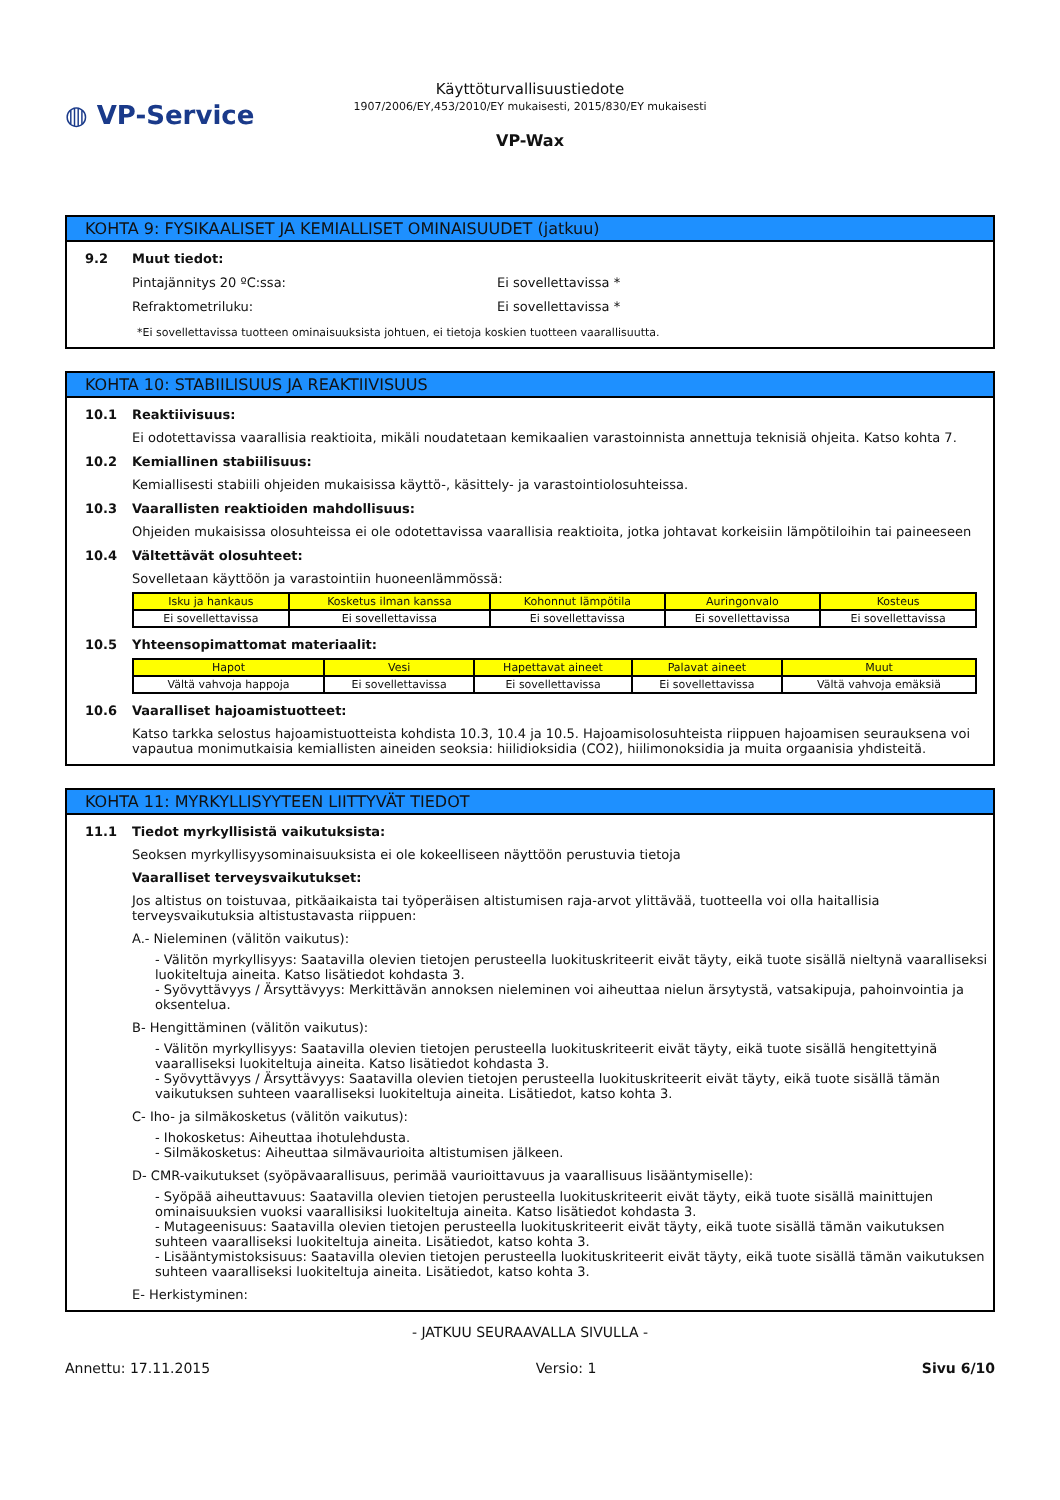◍ VP-Service
Käyttöturvallisuustiedote
1907/2006/EY,453/2010/EY mukaisesti, 2015/830/EY mukaisesti
VP-Wax
KOHTA 9: FYSIKAALISET JA KEMIALLISET OMINAISUUDET (jatkuu)
9.2 Muut tiedot:
Pintajännitys 20 ºC:ssa: Ei sovellettavissa *
Refraktometriluku: Ei sovellettavissa *
*Ei sovellettavissa tuotteen ominaisuuksista johtuen, ei tietoja koskien tuotteen vaarallisuutta.
KOHTA 10: STABIILISUUS JA REAKTIIVISUUS
10.1 Reaktiivisuus:
Ei odotettavissa vaarallisia reaktioita, mikäli noudatetaan kemikaalien varastoinnista annettuja teknisiä ohjeita. Katso kohta 7.
10.2 Kemiallinen stabiilisuus:
Kemiallisesti stabiili ohjeiden mukaisissa käyttö-, käsittely- ja varastointiolosuhteissa.
10.3 Vaarallisten reaktioiden mahdollisuus:
Ohjeiden mukaisissa olosuhteissa ei ole odotettavissa vaarallisia reaktioita, jotka johtavat korkeisiin lämpötiloihin tai paineeseen
10.4 Vältettävät olosuhteet:
Sovelletaan käyttöön ja varastointiin huoneenlämmössä:
| Isku ja hankaus | Kosketus ilman kanssa | Kohonnut lämpötila | Auringonvalo | Kosteus |
| Ei sovellettavissa | Ei sovellettavissa | Ei sovellettavissa | Ei sovellettavissa | Ei sovellettavissa |
10.5 Yhteensopimattomat materiaalit:
| Hapot | Vesi | Hapettavat aineet | Palavat aineet | Muut |
| Vältä vahvoja happoja | Ei sovellettavissa | Ei sovellettavissa | Ei sovellettavissa | Vältä vahvoja emäksiä |
10.6 Vaaralliset hajoamistuotteet:
Katso tarkka selostus hajoamistuotteista kohdista 10.3, 10.4 ja 10.5. Hajoamisolosuhteista riippuen hajoamisen seurauksena voi vapautua monimutkaisia kemiallisten aineiden seoksia: hiilidioksidia (CO2), hiilimonoksidia ja muita orgaanisia yhdisteitä.
KOHTA 11: MYRKYLLISYYTEEN LIITTYVÄT TIEDOT
11.1 Tiedot myrkyllisistä vaikutuksista:
Seoksen myrkyllisyysominaisuuksista ei ole kokeelliseen näyttöön perustuvia tietoja
Vaaralliset terveysvaikutukset:
Jos altistus on toistuvaa, pitkäaikaista tai työperäisen altistumisen raja-arvot ylittävää, tuotteella voi olla haitallisia terveysvaikutuksia altistustavasta riippuen:
A.- Nieleminen (välitön vaikutus):
- Välitön myrkyllisyys: Saatavilla olevien tietojen perusteella luokituskriteerit eivät täyty, eikä tuote sisällä nieltynä vaaralliseksi luokiteltuja aineita. Katso lisätiedot kohdasta 3.
- Syövyttävyys / Ärsyttävyys: Merkittävän annoksen nieleminen voi aiheuttaa nielun ärsytystä, vatsakipuja, pahoinvointia ja oksentelua.
B- Hengittäminen (välitön vaikutus):
- Välitön myrkyllisyys: Saatavilla olevien tietojen perusteella luokituskriteerit eivät täyty, eikä tuote sisällä hengitettyinä vaaralliseksi luokiteltuja aineita. Katso lisätiedot kohdasta 3.
- Syövyttävyys / Ärsyttävyys: Saatavilla olevien tietojen perusteella luokituskriteerit eivät täyty, eikä tuote sisällä tämän vaikutuksen suhteen vaaralliseksi luokiteltuja aineita. Lisätiedot, katso kohta 3.
C- Iho- ja silmäkosketus (välitön vaikutus):
- Ihokosketus: Aiheuttaa ihotulehdusta.
- Silmäkosketus: Aiheuttaa silmävaurioita altistumisen jälkeen.
D- CMR-vaikutukset (syöpävaarallisuus, perimää vaurioittavuus ja vaarallisuus lisääntymiselle):
- Syöpää aiheuttavuus: Saatavilla olevien tietojen perusteella luokituskriteerit eivät täyty, eikä tuote sisällä mainittujen ominaisuuksien vuoksi vaarallisiksi luokiteltuja aineita. Katso lisätiedot kohdasta 3.
- Mutageenisuus: Saatavilla olevien tietojen perusteella luokituskriteerit eivät täyty, eikä tuote sisällä tämän vaikutuksen suhteen vaaralliseksi luokiteltuja aineita. Lisätiedot, katso kohta 3.
- Lisääntymistoksisuus: Saatavilla olevien tietojen perusteella luokituskriteerit eivät täyty, eikä tuote sisällä tämän vaikutuksen suhteen vaaralliseksi luokiteltuja aineita. Lisätiedot, katso kohta 3.
E- Herkistyminen:
- JATKUU SEURAAVALLA SIVULLA -
Annettu: 17.11.2015 Versio: 1 Sivu 6/10